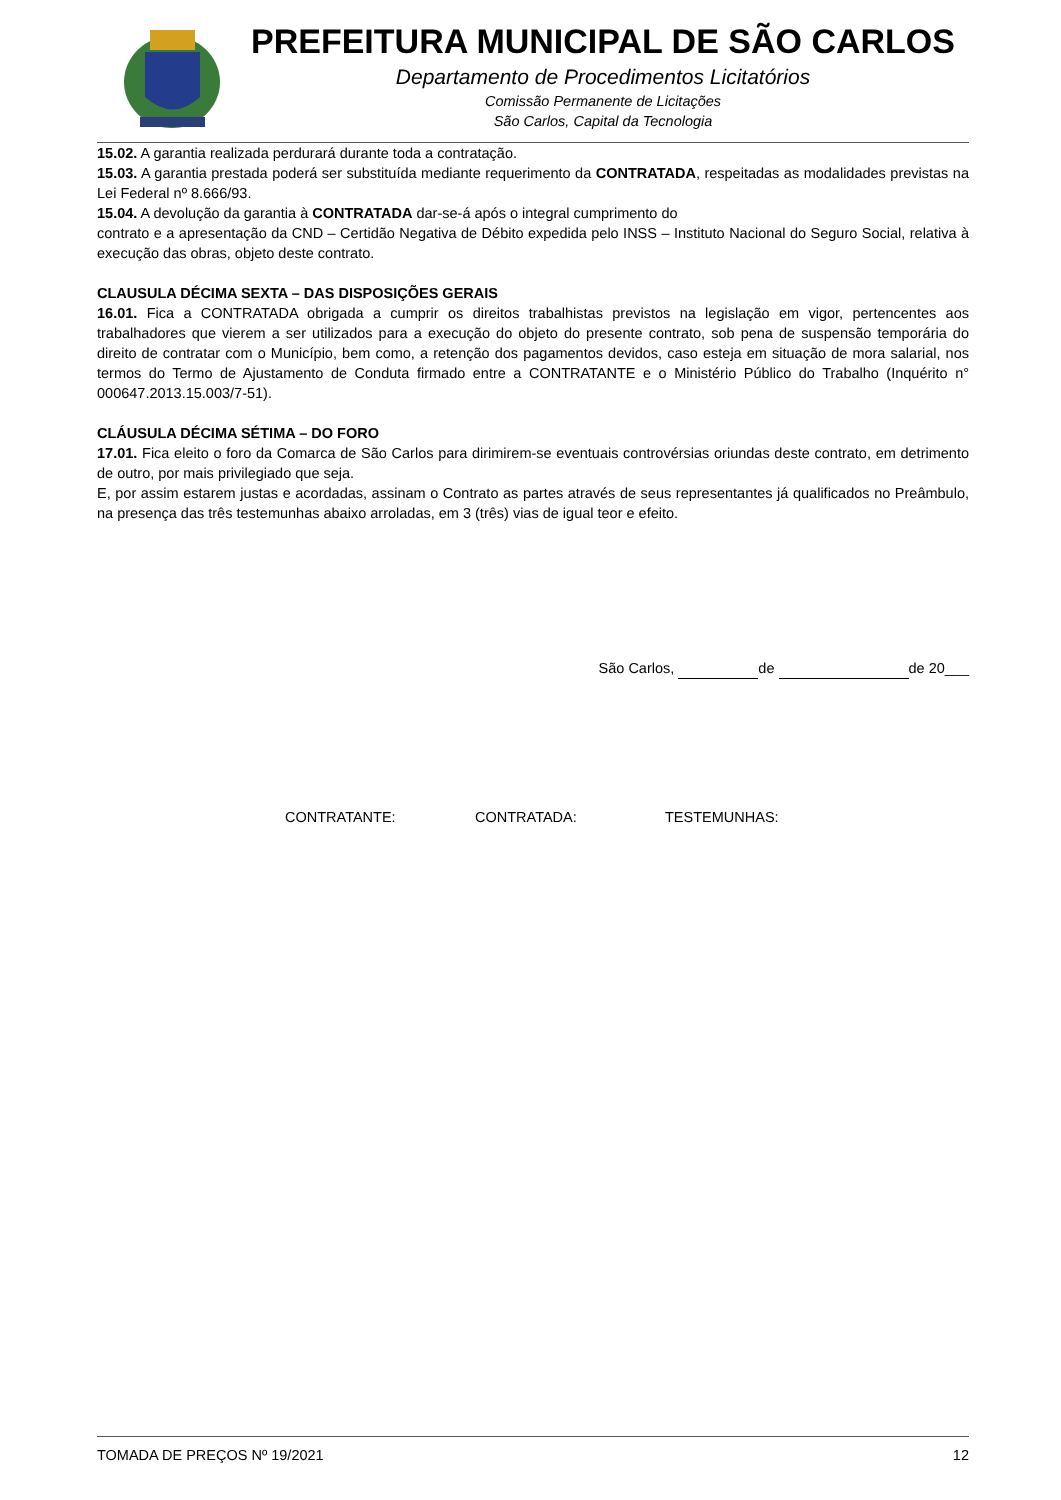PREFEITURA MUNICIPAL DE SÃO CARLOS
Departamento de Procedimentos Licitatórios
Comissão Permanente de Licitações
São Carlos, Capital da Tecnologia
15.02. A garantia realizada perdurará durante toda a contratação.
15.03. A garantia prestada poderá ser substituída mediante requerimento da CONTRATADA, respeitadas as modalidades previstas na Lei Federal nº 8.666/93.
15.04. A devolução da garantia à CONTRATADA dar-se-á após o integral cumprimento do
contrato e a apresentação da CND – Certidão Negativa de Débito expedida pelo INSS – Instituto Nacional do Seguro Social, relativa à execução das obras, objeto deste contrato.
CLAUSULA DÉCIMA SEXTA – DAS DISPOSIÇÕES GERAIS
16.01. Fica a CONTRATADA obrigada a cumprir os direitos trabalhistas previstos na legislação em vigor, pertencentes aos trabalhadores que vierem a ser utilizados para a execução do objeto do presente contrato, sob pena de suspensão temporária do direito de contratar com o Município, bem como, a retenção dos pagamentos devidos, caso esteja em situação de mora salarial, nos termos do Termo de Ajustamento de Conduta firmado entre a CONTRATANTE e o Ministério Público do Trabalho (Inquérito n° 000647.2013.15.003/7-51).
CLÁUSULA DÉCIMA SÉTIMA – DO FORO
17.01. Fica eleito o foro da Comarca de São Carlos para dirimirem-se eventuais controvérsias oriundas deste contrato, em detrimento de outro, por mais privilegiado que seja.
E, por assim estarem justas e acordadas, assinam o Contrato as partes através de seus representantes já qualificados no Preâmbulo, na presença das três testemunhas abaixo arroladas, em 3 (três) vias de igual teor e efeito.
São Carlos, de de 20___
CONTRATANTE: CONTRATADA: TESTEMUNHAS:
TOMADA DE PREÇOS Nº 19/2021 12